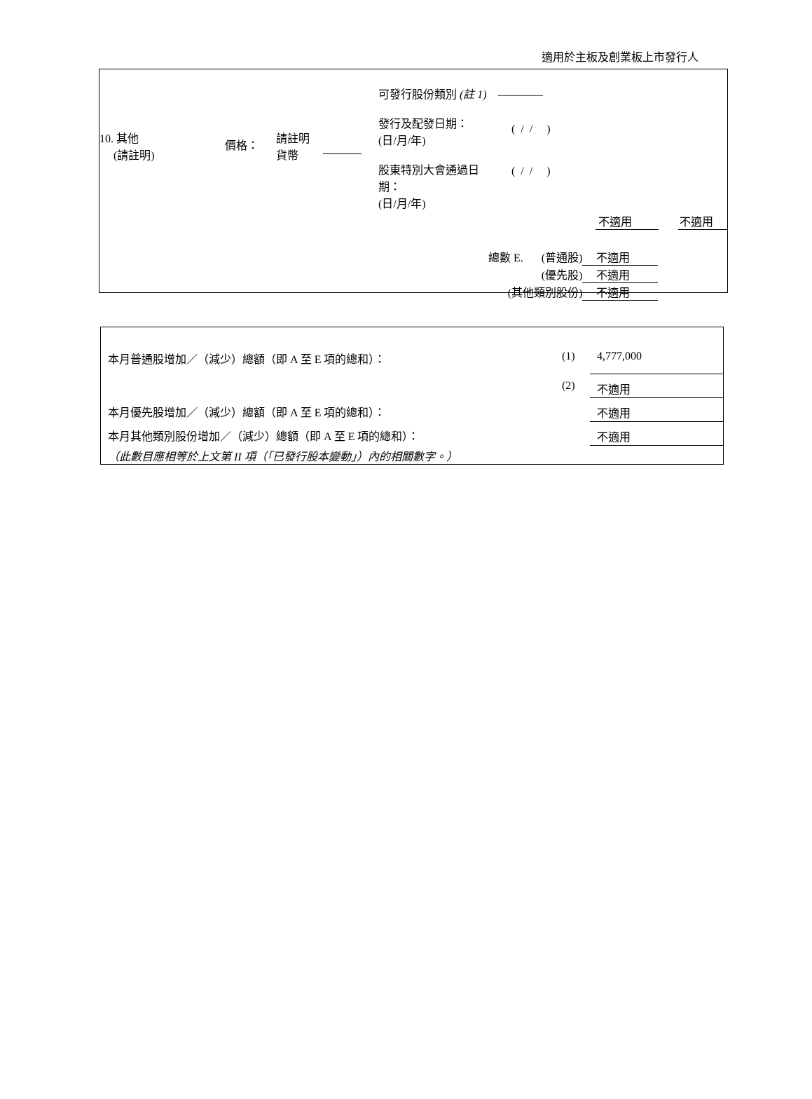適用於主板及創業板上市發行人
| 10. 其他 (請註明) | 價格： | 請註明 貨幣 | | 可發行股份類別 (註 1) ———— 發行及配發日期： (日/月/年) ( / / ) 股東特別大會通過日 期： (日/月/年) ( / / ) 不適用 不適用 |
| 總數 E. | (普通股) | 不適用 |
| | (優先股) | 不適用 |
| (其他類別股份) | | 不適用 |
| 本月普通股增加／（減少）總額（即 A 至 E 項的總和）： | (1) | 4,777,000 |
| | (2) | 不適用 |
| 本月優先股增加／（減少）總額（即 A 至 E 項的總和）： | | 不適用 |
| 本月其他類別股份增加／（減少）總額（即 A 至 E 項的總和）： | | 不適用 |
| （此數目應相等於上文第 II 項（「已發行股本變動」）內的相關數字。） | | |